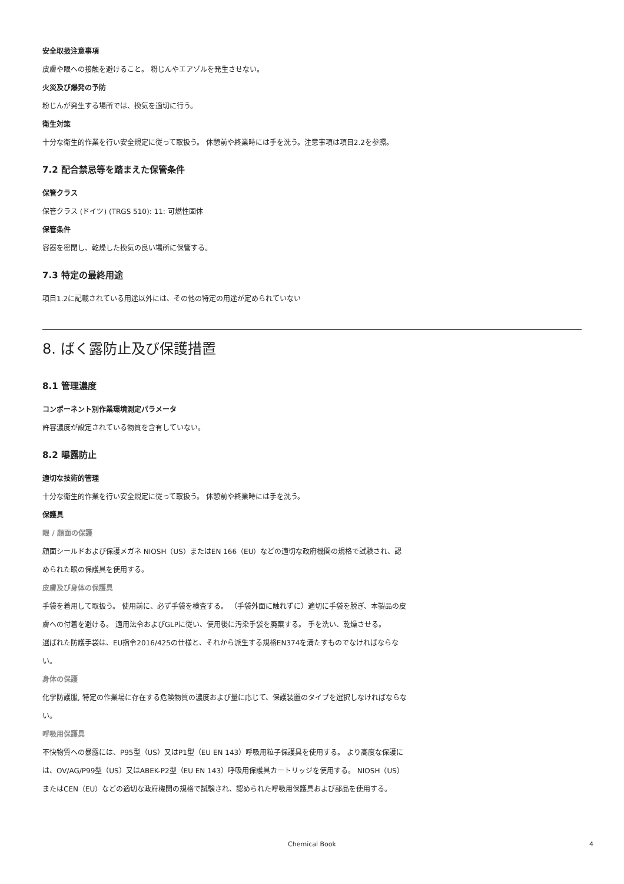安全取扱注意事項
皮膚や眼への接触を避けること。 粉じんやエアゾルを発生させない。
火災及び爆発の予防
粉じんが発生する場所では、換気を適切に行う。
衛生対策
十分な衛生的作業を行い安全規定に従って取扱う。 休憩前や終業時には手を洗う。注意事項は項目2.2を参照。
7.2 配合禁忌等を踏まえた保管条件
保管クラス
保管クラス (ドイツ) (TRGS 510): 11: 可燃性固体
保管条件
容器を密閉し、乾燥した換気の良い場所に保管する。
7.3 特定の最終用途
項目1.2に記載されている用途以外には、その他の特定の用途が定められていない
8. ばく露防止及び保護措置
8.1 管理濃度
コンポーネント別作業環境測定パラメータ
許容濃度が設定されている物質を含有していない。
8.2 曝露防止
適切な技術的管理
十分な衛生的作業を行い安全規定に従って取扱う。 休憩前や終業時には手を洗う。
保護具
眼 / 顔面の保護
顔面シールドおよび保護メガネ NIOSH（US）またはEN 166（EU）などの適切な政府機関の規格で試験され、認められた眼の保護具を使用する。
皮膚及び身体の保護具
手袋を着用して取扱う。 使用前に、必ず手袋を検査する。 （手袋外面に触れずに）適切に手袋を脱ぎ、本製品の皮膚への付着を避ける。 適用法令およびGLPに従い、使用後に汚染手袋を廃棄する。 手を洗い、乾燥させる。
選ばれた防護手袋は、EU指令2016/425の仕様と、それから派生する規格EN374を満たすものでなければならない。
身体の保護
化学防護服, 特定の作業場に存在する危険物質の濃度および量に応じて、保護装置のタイプを選択しなければならない。
呼吸用保護具
不快物質への暴露には、P95型（US）又はP1型（EU EN 143）呼吸用粒子保護具を使用する。 より高度な保護には、OV/AG/P99型（US）又はABEK-P2型（EU EN 143）呼吸用保護具カートリッジを使用する。 NIOSH（US）またはCEN（EU）などの適切な政府機関の規格で試験され、認められた呼吸用保護具および部品を使用する。
Chemical Book
4